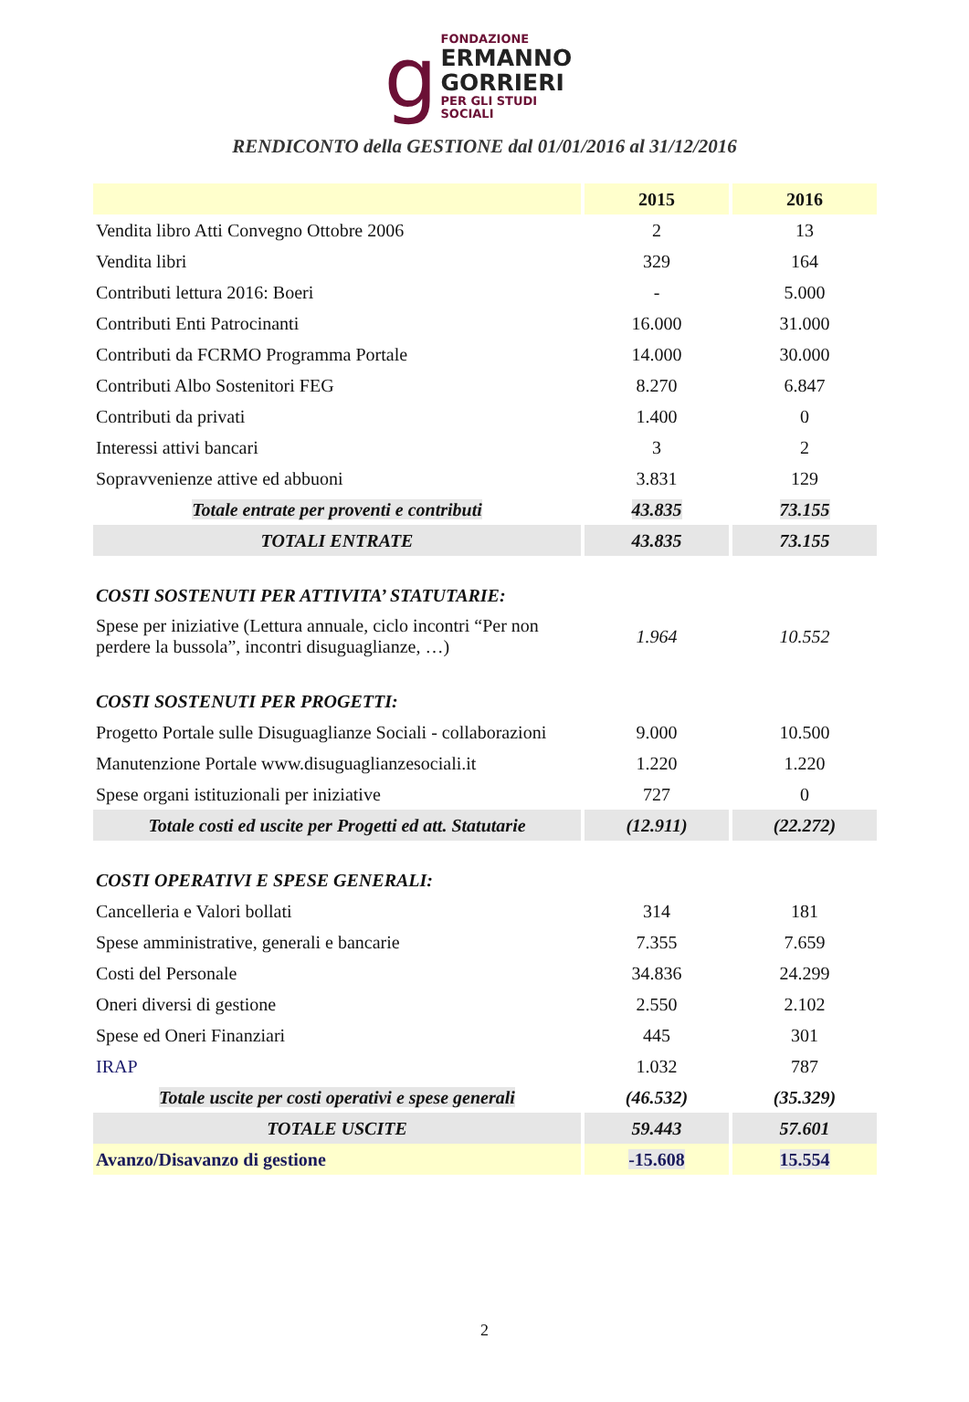g
FONDAZIONE
ERMANNO
GORRIERI
PER GLI STUDI SOCIALI
RENDICONTO della GESTIONE dal 01/01/2016 al 31/12/2016
| | 2015 | 2016 |
| --- | --- | --- |
| Vendita libro Atti Convegno Ottobre 2006 | 2 | 13 |
| Vendita libri | 329 | 164 |
| Contributi lettura 2016: Boeri | - | 5.000 |
| Contributi Enti Patrocinanti | 16.000 | 31.000 |
| Contributi da FCRMO Programma Portale | 14.000 | 30.000 |
| Contributi Albo Sostenitori FEG | 8.270 | 6.847 |
| Contributi da privati | 1.400 | 0 |
| Interessi attivi bancari | 3 | 2 |
| Sopravvenienze attive ed abbuoni | 3.831 | 129 |
| Totale entrate per proventi e contributi | 43.835 | 73.155 |
| TOTALI ENTRATE | 43.835 | 73.155 |
| COSTI SOSTENUTI PER ATTIVITA’ STATUTARIE: | | |
| Spese per iniziative (Lettura annuale, ciclo incontri “Per non perdere la bussola”, incontri disuguaglianze, …) | 1.964 | 10.552 |
| COSTI SOSTENUTI PER PROGETTI: | | |
| Progetto Portale sulle Disuguaglianze Sociali - collaborazioni | 9.000 | 10.500 |
| Manutenzione Portale www.disuguaglianzesociali.it | 1.220 | 1.220 |
| Spese organi istituzionali per iniziative | 727 | 0 |
| Totale costi ed uscite per Progetti ed att. Statutarie | (12.911) | (22.272) |
| COSTI OPERATIVI E SPESE GENERALI: | | |
| Cancelleria e Valori bollati | 314 | 181 |
| Spese amministrative, generali e bancarie | 7.355 | 7.659 |
| Costi del Personale | 34.836 | 24.299 |
| Oneri diversi di gestione | 2.550 | 2.102 |
| Spese ed Oneri Finanziari | 445 | 301 |
| IRAP | 1.032 | 787 |
| Totale uscite per costi operativi e spese generali | (46.532) | (35.329) |
| TOTALE USCITE | 59.443 | 57.601 |
| Avanzo/Disavanzo di gestione | -15.608 | 15.554 |
2